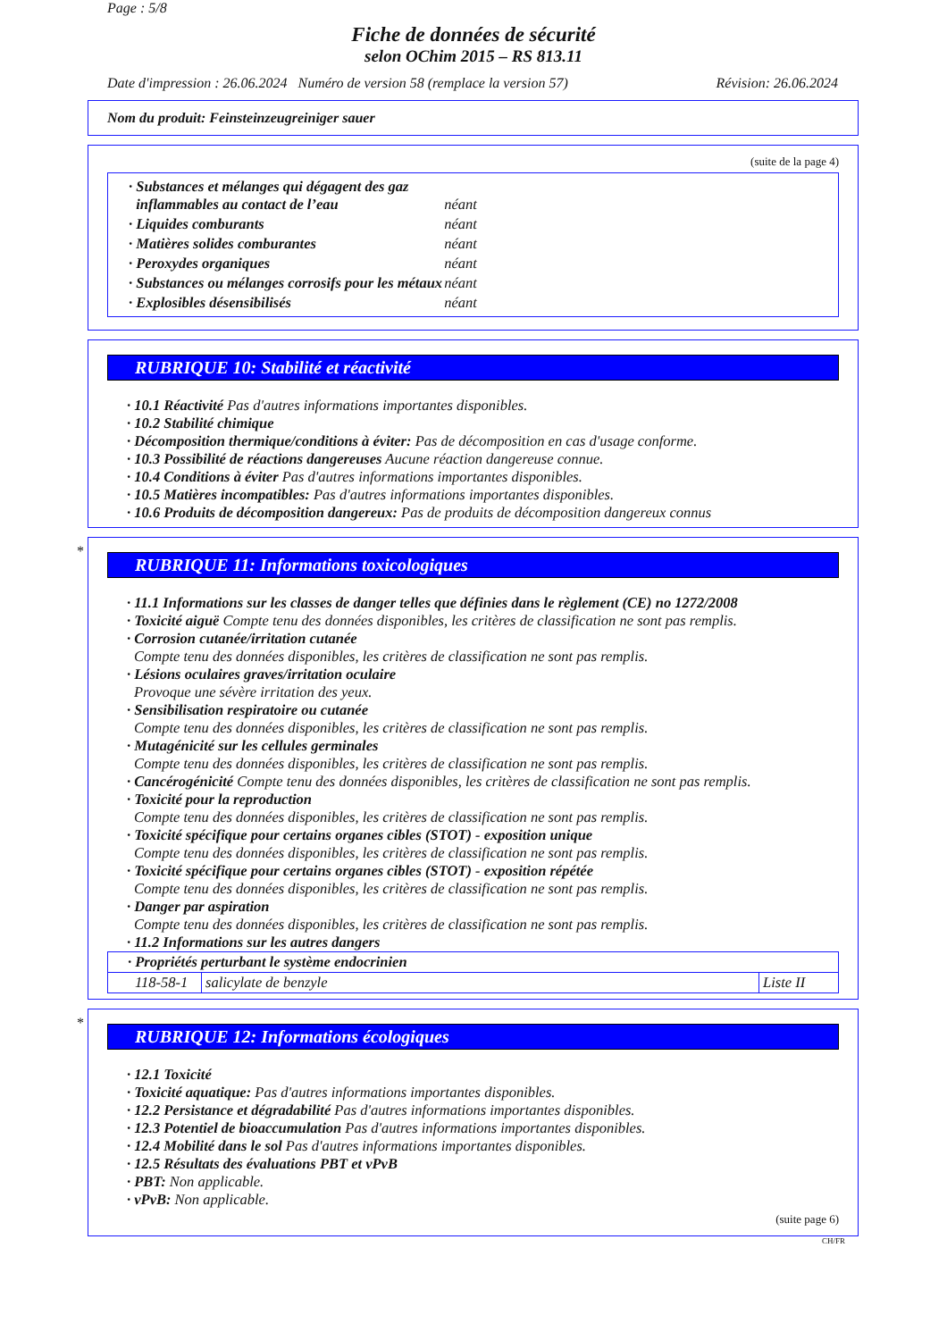Page : 5/8
Fiche de données de sécurité
selon OChim 2015 – RS 813.11
Date d'impression : 26.06.2024 Numéro de version 58 (remplace la version 57) Révision: 26.06.2024
Nom du produit: Feinsteinzeugreiniger sauer
(suite de la page 4)
| · Substances et mélanges qui dégagent des gaz inflammables au contact de l’eau | néant |
| · Liquides comburants | néant |
| · Matières solides comburantes | néant |
| · Peroxydes organiques | néant |
| · Substances ou mélanges corrosifs pour les métaux | néant |
| · Explosibles désensibilisés | néant |
RUBRIQUE 10: Stabilité et réactivité
· 10.1 Réactivité Pas d'autres informations importantes disponibles.
· 10.2 Stabilité chimique
· Décomposition thermique/conditions à éviter: Pas de décomposition en cas d'usage conforme.
· 10.3 Possibilité de réactions dangereuses Aucune réaction dangereuse connue.
· 10.4 Conditions à éviter Pas d'autres informations importantes disponibles.
· 10.5 Matières incompatibles: Pas d'autres informations importantes disponibles.
· 10.6 Produits de décomposition dangereux: Pas de produits de décomposition dangereux connus
*
RUBRIQUE 11: Informations toxicologiques
· 11.1 Informations sur les classes de danger telles que définies dans le règlement (CE) no 1272/2008
· Toxicité aiguë Compte tenu des données disponibles, les critères de classification ne sont pas remplis.
· Corrosion cutanée/irritation cutanée
Compte tenu des données disponibles, les critères de classification ne sont pas remplis.
· Lésions oculaires graves/irritation oculaire
Provoque une sévère irritation des yeux.
· Sensibilisation respiratoire ou cutanée
Compte tenu des données disponibles, les critères de classification ne sont pas remplis.
· Mutagénicité sur les cellules germinales
Compte tenu des données disponibles, les critères de classification ne sont pas remplis.
· Cancérogénicité Compte tenu des données disponibles, les critères de classification ne sont pas remplis.
· Toxicité pour la reproduction
Compte tenu des données disponibles, les critères de classification ne sont pas remplis.
· Toxicité spécifique pour certains organes cibles (STOT) - exposition unique
Compte tenu des données disponibles, les critères de classification ne sont pas remplis.
· Toxicité spécifique pour certains organes cibles (STOT) - exposition répétée
Compte tenu des données disponibles, les critères de classification ne sont pas remplis.
· Danger par aspiration
Compte tenu des données disponibles, les critères de classification ne sont pas remplis.
· 11.2 Informations sur les autres dangers
| · Propriétés perturbant le système endocrinien | | |
| --- | --- | --- |
| 118-58-1 | salicylate de benzyle | Liste II |
*
RUBRIQUE 12: Informations écologiques
· 12.1 Toxicité
· Toxicité aquatique: Pas d'autres informations importantes disponibles.
· 12.2 Persistance et dégradabilité Pas d'autres informations importantes disponibles.
· 12.3 Potentiel de bioaccumulation Pas d'autres informations importantes disponibles.
· 12.4 Mobilité dans le sol Pas d'autres informations importantes disponibles.
· 12.5 Résultats des évaluations PBT et vPvB
· PBT: Non applicable.
· vPvB: Non applicable.
(suite page 6)
CH/FR